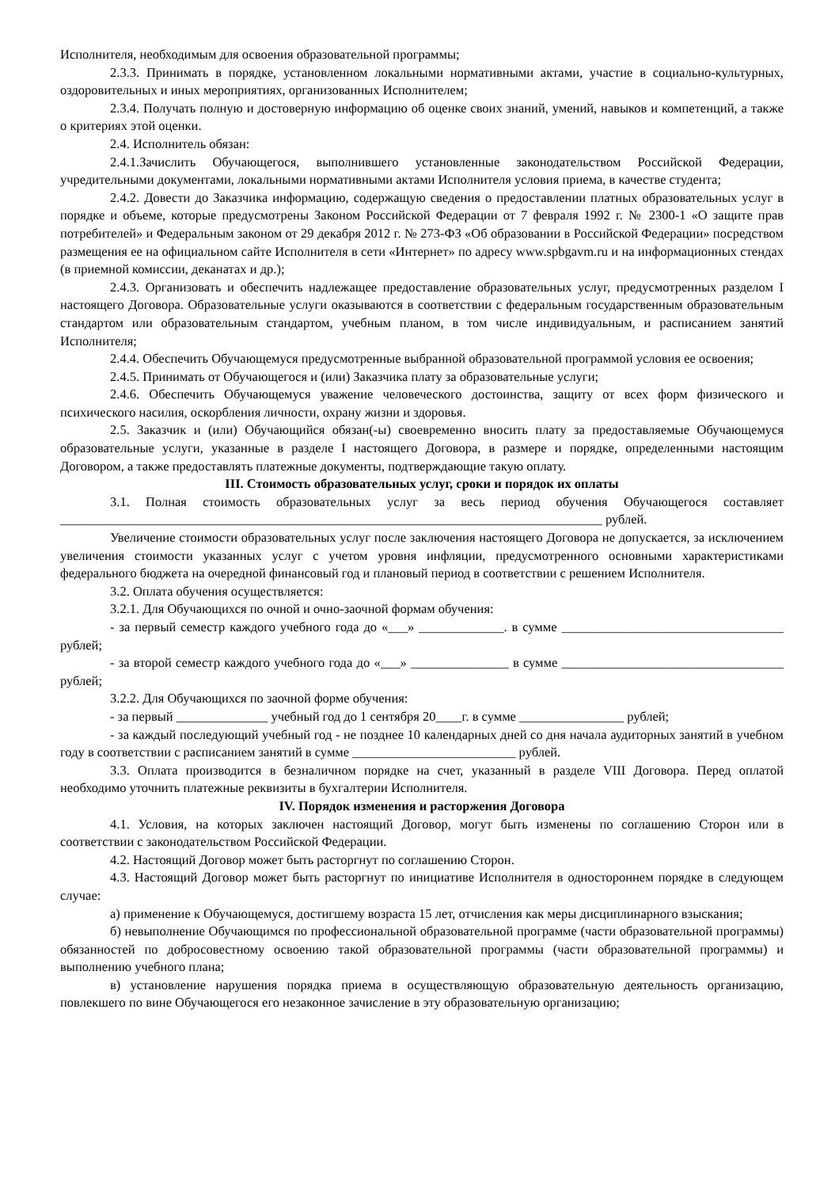Исполнителя, необходимым для освоения образовательной программы;
2.3.3. Принимать в порядке, установленном локальными нормативными актами, участие в социально-культурных, оздоровительных и иных мероприятиях, организованных Исполнителем;
2.3.4. Получать полную и достоверную информацию об оценке своих знаний, умений, навыков и компетенций, а также о критериях этой оценки.
2.4. Исполнитель обязан:
2.4.1.Зачислить Обучающегося, выполнившего установленные законодательством Российской Федерации, учредительными документами, локальными нормативными актами Исполнителя условия приема, в качестве студента;
2.4.2. Довести до Заказчика информацию, содержащую сведения о предоставлении платных образовательных услуг в порядке и объеме, которые предусмотрены Законом Российской Федерации от 7 февраля 1992 г. № 2300-1 «О защите прав потребителей» и Федеральным законом от 29 декабря 2012 г. № 273-ФЗ «Об образовании в Российской Федерации» посредством размещения ее на официальном сайте Исполнителя в сети «Интернет» по адресу www.spbgavm.ru и на информационных стендах (в приемной комиссии, деканатах и др.);
2.4.3. Организовать и обеспечить надлежащее предоставление образовательных услуг, предусмотренных разделом I настоящего Договора. Образовательные услуги оказываются в соответствии с федеральным государственным образовательным стандартом или образовательным стандартом, учебным планом, в том числе индивидуальным, и расписанием занятий Исполнителя;
2.4.4. Обеспечить Обучающемуся предусмотренные выбранной образовательной программой условия ее освоения;
2.4.5. Принимать от Обучающегося и (или) Заказчика плату за образовательные услуги;
2.4.6. Обеспечить Обучающемуся уважение человеческого достоинства, защиту от всех форм физического и психического насилия, оскорбления личности, охрану жизни и здоровья.
2.5. Заказчик и (или) Обучающийся обязан(-ы) своевременно вносить плату за предоставляемые Обучающемуся образовательные услуги, указанные в разделе I настоящего Договора, в размере и порядке, определенными настоящим Договором, а также предоставлять платежные документы, подтверждающие такую оплату.
III. Стоимость образовательных услуг, сроки и порядок их оплаты
3.1. Полная стоимость образовательных услуг за весь период обучения Обучающегося составляет ___________________________________________________________________________________ рублей.
Увеличение стоимости образовательных услуг после заключения настоящего Договора не допускается, за исключением увеличения стоимости указанных услуг с учетом уровня инфляции, предусмотренного основными характеристиками федерального бюджета на очередной финансовый год и плановый период в соответствии с решением Исполнителя.
3.2. Оплата обучения осуществляется:
3.2.1. Для Обучающихся по очной и очно-заочной формам обучения:
- за первый семестр каждого учебного года до «___» _____________. в сумме __________________________________ рублей;
- за второй семестр каждого учебного года до «___» _______________ в сумме __________________________________ рублей;
3.2.2. Для Обучающихся по заочной форме обучения:
- за первый ______________ учебный год до 1 сентября 20____г. в сумме ________________ рублей;
- за каждый последующий учебный год - не позднее 10 календарных дней со дня начала аудиторных занятий в учебном году в соответствии с расписанием занятий в сумме _________________________ рублей.
3.3. Оплата производится в безналичном порядке на счет, указанный в разделе VIII Договора. Перед оплатой необходимо уточнить платежные реквизиты в бухгалтерии Исполнителя.
IV. Порядок изменения и расторжения Договора
4.1. Условия, на которых заключен настоящий Договор, могут быть изменены по соглашению Сторон или в соответствии с законодательством Российской Федерации.
4.2. Настоящий Договор может быть расторгнут по соглашению Сторон.
4.3. Настоящий Договор может быть расторгнут по инициативе Исполнителя в одностороннем порядке в следующем случае:
а) применение к Обучающемуся, достигшему возраста 15 лет, отчисления как меры дисциплинарного взыскания;
б) невыполнение Обучающимся по профессиональной образовательной программе (части образовательной программы) обязанностей по добросовестному освоению такой образовательной программы (части образовательной программы) и выполнению учебного плана;
в) установление нарушения порядка приема в осуществляющую образовательную деятельность организацию, повлекшего по вине Обучающегося его незаконное зачисление в эту образовательную организацию;